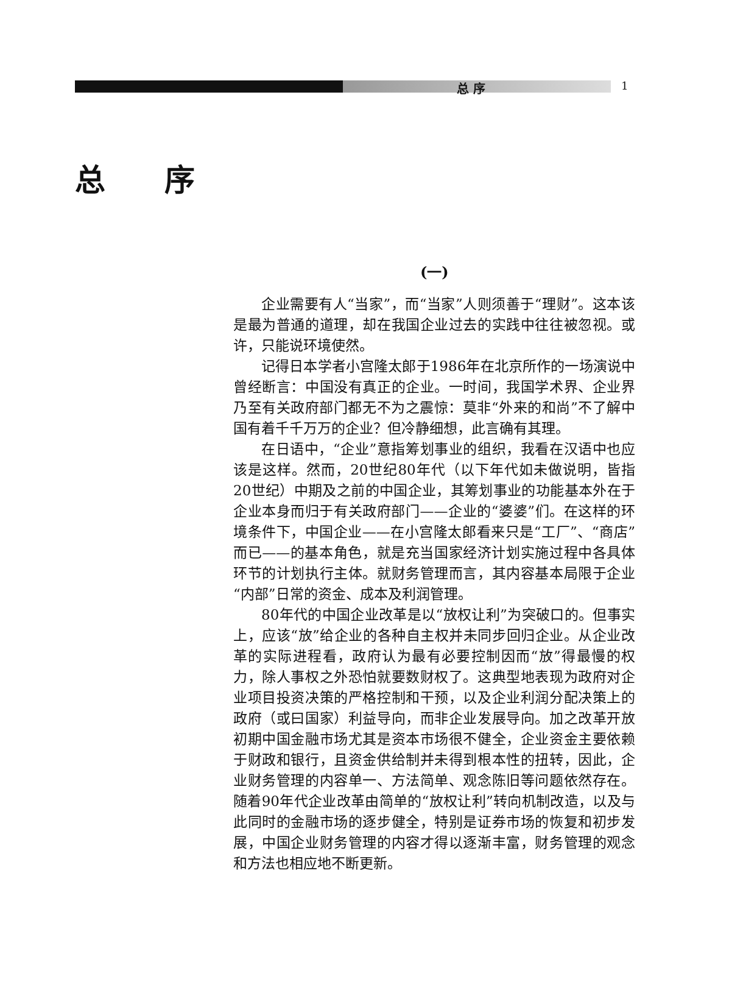总 序 1
总 序
(一)
企业需要有人“当家”，而“当家”人则须善于“理财”。这本该是最为普通的道理，却在我国企业过去的实践中往往被忽视。或许，只能说环境使然。
记得日本学者小宫隆太郎于1986年在北京所作的一场演说中曾经断言：中国没有真正的企业。一时间，我国学术界、企业界乃至有关政府部门都无不为之震惊：莫非“外来的和尚”不了解中国有着千千万万的企业？但冷静细想，此言确有其理。
在日语中，“企业”意指筹划事业的组织，我看在汉语中也应该是这样。然而，20世纪80年代（以下年代如未做说明，皆指20世纪）中期及之前的中国企业，其筹划事业的功能基本外在于企业本身而归于有关政府部门——企业的“婆婆”们。在这样的环境条件下，中国企业——在小宫隆太郎看来只是“工厂”、“商店”而已——的基本角色，就是充当国家经济计划实施过程中各具体环节的计划执行主体。就财务管理而言，其内容基本局限于企业“内部”日常的资金、成本及利润管理。
80年代的中国企业改革是以“放权让利”为突破口的。但事实上，应该“放”给企业的各种自主权并未同步回归企业。从企业改革的实际进程看，政府认为最有必要控制因而“放”得最慢的权力，除人事权之外恐怕就要数财权了。这典型地表现为政府对企业项目投资决策的严格控制和干预，以及企业利润分配决策上的政府（或曰国家）利益导向，而非企业发展导向。加之改革开放初期中国金融市场尤其是资本市场很不健全，企业资金主要依赖于财政和银行，且资金供给制并未得到根本性的扭转，因此，企业财务管理的内容单一、方法简单、观念陈旧等问题依然存在。随着90年代企业改革由简单的“放权让利”转向机制改造，以及与此同时的金融市场的逐步健全，特别是证券市场的恢复和初步发展，中国企业财务管理的内容才得以逐渐丰富，财务管理的观念和方法也相应地不断更新。